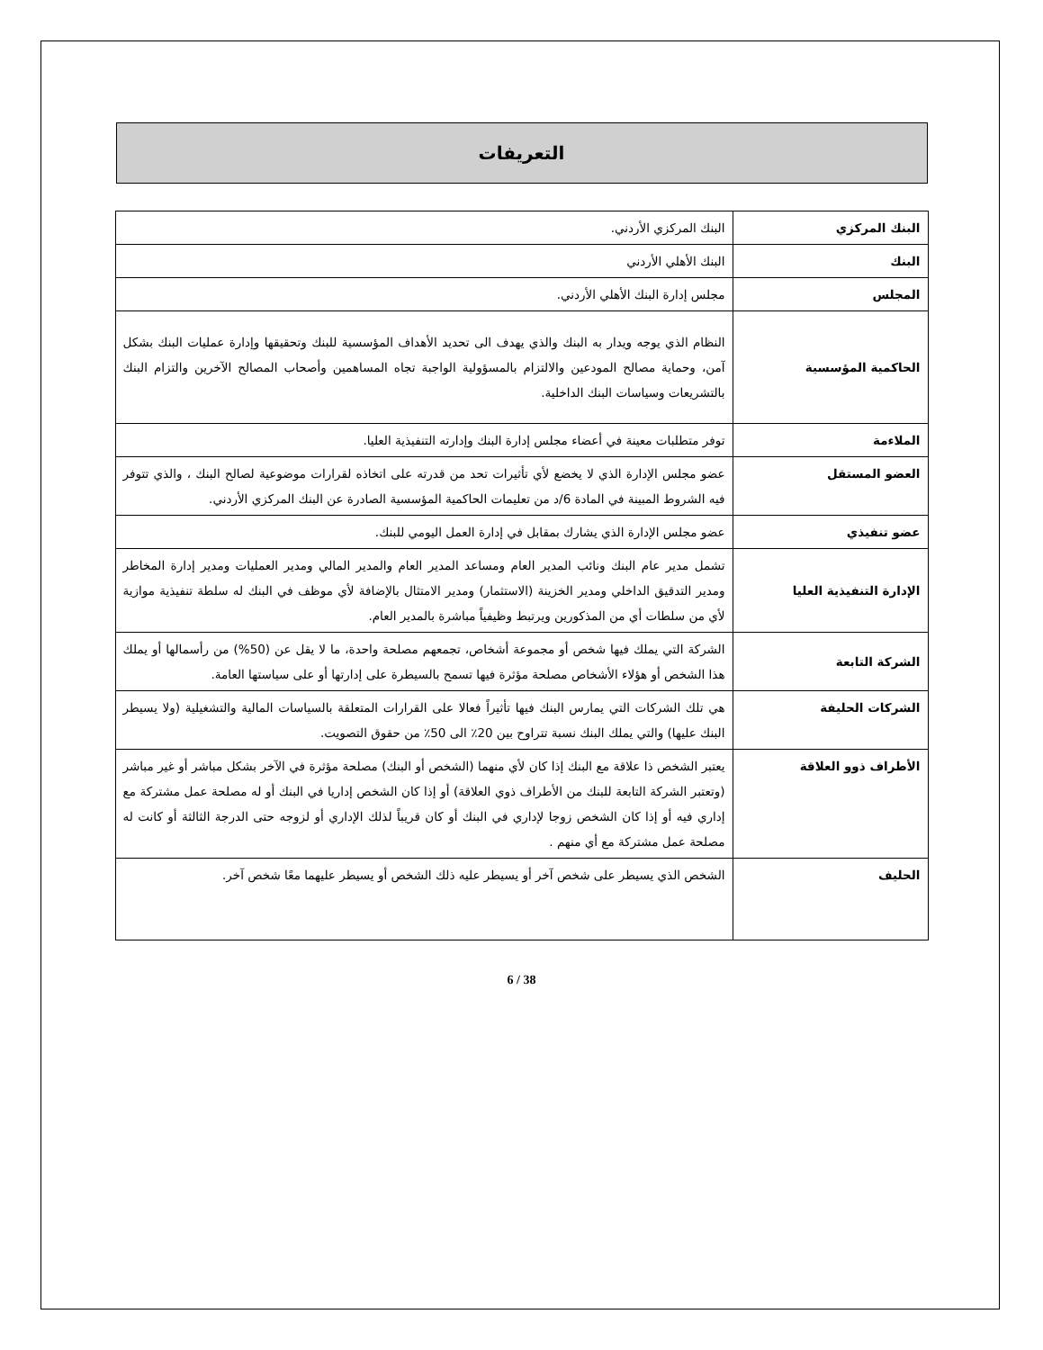التعريفات
| البنك المركزي | البنك المركزي الأردني. |
| البنك | البنك الأهلي الأردني |
| المجلس | مجلس إدارة البنك الأهلي الأردني. |
| الحاكمية المؤسسية | النظام الذي يوجه ويدار به البنك والذي يهدف الى تحديد الأهداف المؤسسية للبنك وتحقيقها وإدارة عمليات البنك بشكل آمن، وحماية مصالح المودعين والالتزام بالمسؤولية الواجبة تجاه المساهمين وأصحاب المصالح الآخرين والتزام البنك بالتشريعات وسياسات البنك الداخلية. |
| الملاءمة | توفر متطلبات معينة في أعضاء مجلس إدارة البنك وإدارته التنفيذية العليا. |
| العضو المستقل | عضو مجلس الإدارة الذي لا يخضع لأي تأثيرات تحد من قدرته على اتخاذه لقرارات موضوعية لصالح البنك ، والذي تتوفر فيه الشروط المبينة في المادة 6/د من تعليمات الحاكمية المؤسسية الصادرة عن البنك المركزي الأردني. |
| عضو تنفيذي | عضو مجلس الإدارة الذي يشارك بمقابل في إدارة العمل اليومي للبنك. |
| الإدارة التنفيذية العليا | تشمل مدير عام البنك ونائب المدير العام ومساعد المدير العام والمدير المالي ومدير العمليات ومدير إدارة المخاطر ومدير التدقيق الداخلي ومدير الخزينة (الاستثمار) ومدير الامتثال بالإضافة لأي موظف في البنك له سلطة تنفيذية موازية لأي من سلطات أي من المذكورين ويرتبط وظيفياً مباشرة بالمدير العام. |
| الشركة التابعة | الشركة التي يملك فيها شخص أو مجموعة أشخاص، تجمعهم مصلحة واحدة، ما لا يقل عن (50%) من رأسمالها أو يملك هذا الشخص أو هؤلاء الأشخاص مصلحة مؤثرة فيها تسمح بالسيطرة على إدارتها أو على سياستها العامة. |
| الشركات الحليفة | هي تلك الشركات التي يمارس البنك فيها تأثيراً فعالا على القرارات المتعلقة بالسياسات المالية والتشغيلية (ولا يسيطر البنك عليها) والتي يملك البنك نسبة تتراوح بين 20٪ الى 50٪ من حقوق التصويت. |
| الأطراف ذوو العلاقة | يعتبر الشخص ذا علاقة مع البنك إذا كان لأي منهما (الشخص أو البنك) مصلحة مؤثرة في الآخر بشكل مباشر أو غير مباشر (وتعتبر الشركة التابعة للبنك من الأطراف ذوي العلاقة) أو إذا كان الشخص إداريا في البنك أو له مصلحة عمل مشتركة مع إداري فيه أو إذا كان الشخص زوجا لإداري في البنك أو كان قريباً لذلك الإداري أو لزوجه حتى الدرجة الثالثة أو كانت له مصلحة عمل مشتركة مع أي منهم . |
| الحليف | الشخص الذي يسيطر على شخص آخر أو يسيطر عليه ذلك الشخص أو يسيطر عليهما معًا شخص آخر. |
6 / 38